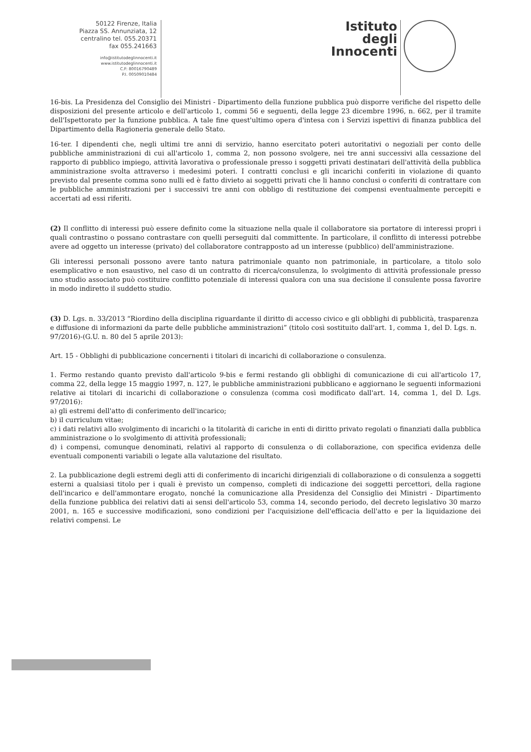50122 Firenze, Italia
Piazza SS. Annunziata, 12
centralino tel. 055.20371
fax 055.241663
info@istitutodeglinnocenti.it
www.istitutodeglinnocenti.it
C.F: 80016790489
P.I. 00509010484
Istituto
degli
Innocenti
16-bis. La Presidenza del Consiglio dei Ministri - Dipartimento della funzione pubblica può disporre verifiche del rispetto delle disposizioni del presente articolo e dell'articolo 1, commi 56 e seguenti, della legge 23 dicembre 1996, n. 662, per il tramite dell'Ispettorato per la funzione pubblica. A tale fine quest'ultimo opera d'intesa con i Servizi ispettivi di finanza pubblica del Dipartimento della Ragioneria generale dello Stato.
16-ter. I dipendenti che, negli ultimi tre anni di servizio, hanno esercitato poteri autoritativi o negoziali per conto delle pubbliche amministrazioni di cui all'articolo 1, comma 2, non possono svolgere, nei tre anni successivi alla cessazione del rapporto di pubblico impiego, attività lavorativa o professionale presso i soggetti privati destinatari dell'attività della pubblica amministrazione svolta attraverso i medesimi poteri. I contratti conclusi e gli incarichi conferiti in violazione di quanto previsto dal presente comma sono nulli ed è fatto divieto ai soggetti privati che li hanno conclusi o conferiti di contrattare con le pubbliche amministrazioni per i successivi tre anni con obbligo di restituzione dei compensi eventualmente percepiti e accertati ad essi riferiti.
(2) Il conflitto di interessi può essere definito come la situazione nella quale il collaboratore sia portatore di interessi propri i quali contrastino o possano contrastare con quelli perseguiti dal committente. In particolare, il conflitto di interessi potrebbe avere ad oggetto un interesse (privato) del collaboratore contrapposto ad un interesse (pubblico) dell'amministrazione.
Gli interessi personali possono avere tanto natura patrimoniale quanto non patrimoniale, in particolare, a titolo solo esemplicativo e non esaustivo, nel caso di un contratto di ricerca/consulenza, lo svolgimento di attività professionale presso uno studio associato può costituire conflitto potenziale di interessi qualora con una sua decisione il consulente possa favorire in modo indiretto il suddetto studio.
(3) D. Lgs. n. 33/2013 “Riordino della disciplina riguardante il diritto di accesso civico e gli obblighi di pubblicità, trasparenza e diffusione di informazioni da parte delle pubbliche amministrazioni” (titolo così sostituito dall'art. 1, comma 1, del D. Lgs. n. 97/2016)-(G.U. n. 80 del 5 aprile 2013):
Art. 15 - Obblighi di pubblicazione concernenti i titolari di incarichi di collaborazione o consulenza.
1. Fermo restando quanto previsto dall'articolo 9-bis e fermi restando gli obblighi di comunicazione di cui all'articolo 17, comma 22, della legge 15 maggio 1997, n. 127, le pubbliche amministrazioni pubblicano e aggiornano le seguenti informazioni relative ai titolari di incarichi di collaborazione o consulenza (comma così modificato dall'art. 14, comma 1, del D. Lgs. 97/2016):
a) gli estremi dell'atto di conferimento dell'incarico;
b) il curriculum vitae;
c) i dati relativi allo svolgimento di incarichi o la titolarità di cariche in enti di diritto privato regolati o finanziati dalla pubblica amministrazione o lo svolgimento di attività professionali;
d) i compensi, comunque denominati, relativi al rapporto di consulenza o di collaborazione, con specifica evidenza delle eventuali componenti variabili o legate alla valutazione del risultato.
2. La pubblicazione degli estremi degli atti di conferimento di incarichi dirigenziali di collaborazione o di consulenza a soggetti esterni a qualsiasi titolo per i quali è previsto un compenso, completi di indicazione dei soggetti percettori, della ragione dell'incarico e dell'ammontare erogato, nonché la comunicazione alla Presidenza del Consiglio dei Ministri - Dipartimento della funzione pubblica dei relativi dati ai sensi dell'articolo 53, comma 14, secondo periodo, del decreto legislativo 30 marzo 2001, n. 165 e successive modificazioni, sono condizioni per l'acquisizione dell'efficacia dell'atto e per la liquidazione dei relativi compensi. Le